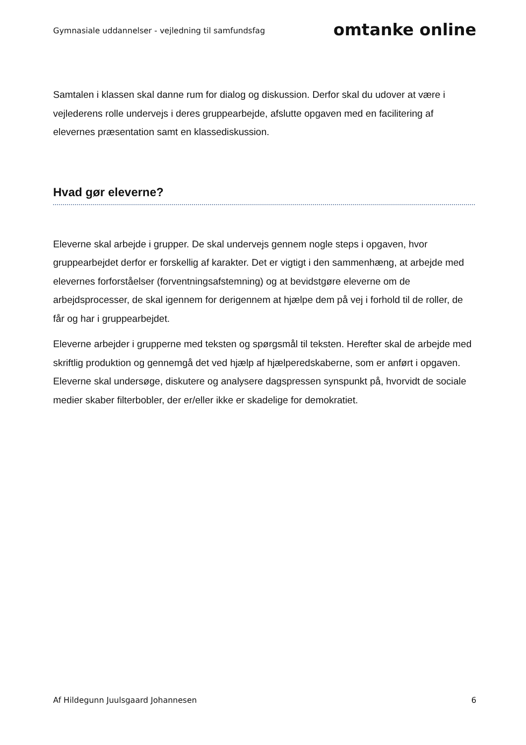Gymnasiale uddannelser - vejledning til samfundsfag
omtanke online
Samtalen i klassen skal danne rum for dialog og diskussion. Derfor skal du udover at være i vejlederens rolle undervejs i deres gruppearbejde, afslutte opgaven med en facilitering af elevernes præsentation samt en klassediskussion.
Hvad gør eleverne?
Eleverne skal arbejde i grupper. De skal undervejs gennem nogle steps i opgaven, hvor gruppearbejdet derfor er forskellig af karakter. Det er vigtigt i den sammenhæng, at arbejde med elevernes forforståelser (forventningsafstemning) og at bevidstgøre eleverne om de arbejdsprocesser, de skal igennem for derigennem at hjælpe dem på vej i forhold til de roller, de får og har i gruppearbejdet.
Eleverne arbejder i grupperne med teksten og spørgsmål til teksten. Herefter skal de arbejde med skriftlig produktion og gennemgå det ved hjælp af hjælperedskaberne, som er anført i opgaven. Eleverne skal undersøge, diskutere og analysere dagspressen synspunkt på, hvorvidt de sociale medier skaber filterbobler, der er/eller ikke er skadelige for demokratiet.
Af Hildegunn Juulsgaard Johannesen 6